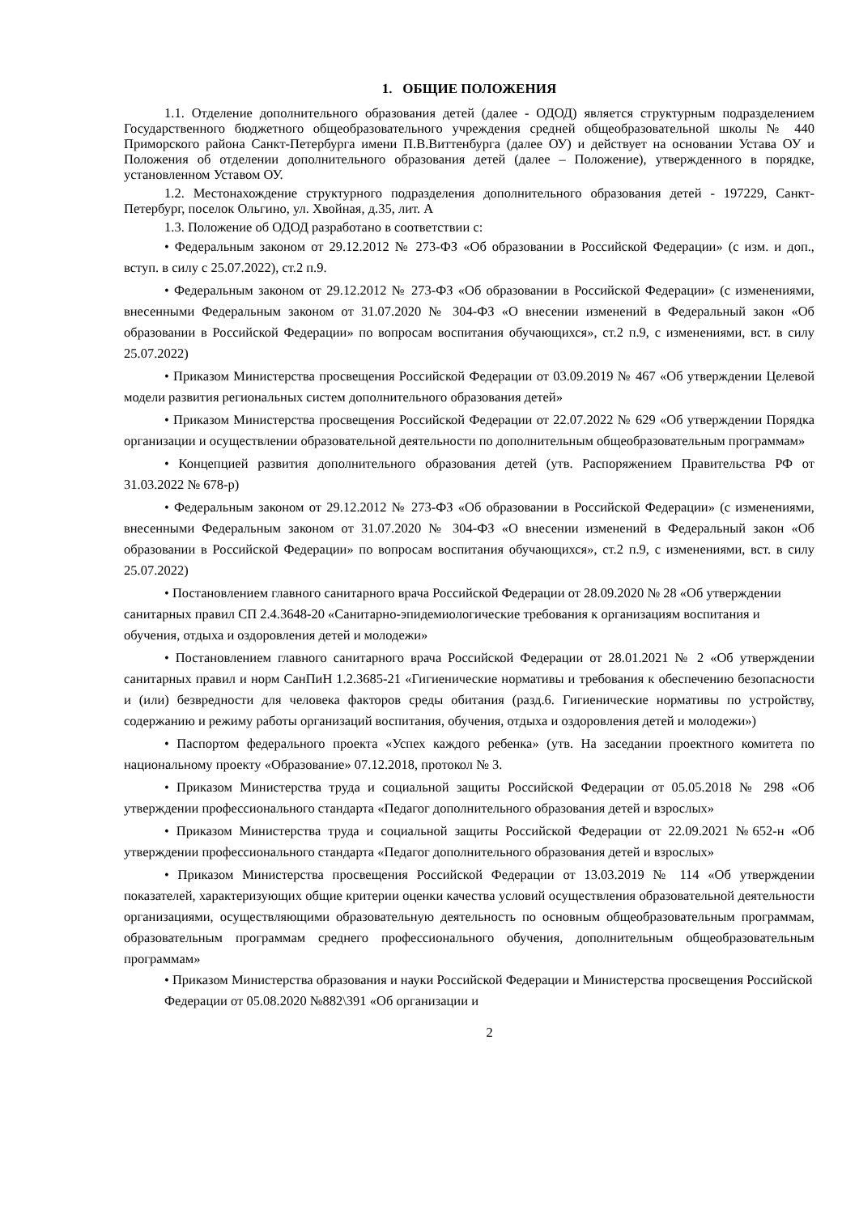1. ОБЩИЕ ПОЛОЖЕНИЯ
1.1. Отделение дополнительного образования детей (далее - ОДОД) является структурным подразделением Государственного бюджетного общеобразовательного учреждения средней общеобразовательной школы № 440 Приморского района Санкт-Петербурга имени П.В.Виттенбурга (далее ОУ) и действует на основании Устава ОУ и Положения об отделении дополнительного образования детей (далее – Положение), утвержденного в порядке, установленном Уставом ОУ.
1.2. Местонахождение структурного подразделения дополнительного образования детей - 197229, Санкт-Петербург, поселок Ольгино, ул. Хвойная, д.35, лит. А
1.3. Положение об ОДОД разработано в соответствии с:
• Федеральным законом от 29.12.2012 № 273-ФЗ «Об образовании в Российской Федерации» (с изм. и доп., вступ. в силу с 25.07.2022), ст.2 п.9.
• Федеральным законом от 29.12.2012 № 273-ФЗ «Об образовании в Российской Федерации» (с изменениями, внесенными Федеральным законом от 31.07.2020 № 304-ФЗ «О внесении изменений в Федеральный закон «Об образовании в Российской Федерации» по вопросам воспитания обучающихся», ст.2 п.9, с изменениями, вст. в силу 25.07.2022)
• Приказом Министерства просвещения Российской Федерации от 03.09.2019 № 467 «Об утверждении Целевой модели развития региональных систем дополнительного образования детей»
• Приказом Министерства просвещения Российской Федерации от 22.07.2022 № 629 «Об утверждении Порядка организации и осуществлении образовательной деятельности по дополнительным общеобразовательным программам»
• Концепцией развития дополнительного образования детей (утв. Распоряжением Правительства РФ от 31.03.2022 № 678-р)
• Федеральным законом от 29.12.2012 № 273-ФЗ «Об образовании в Российской Федерации» (с изменениями, внесенными Федеральным законом от 31.07.2020 № 304-ФЗ «О внесении изменений в Федеральный закон «Об образовании в Российской Федерации» по вопросам воспитания обучающихся», ст.2 п.9, с изменениями, вст. в силу 25.07.2022)
• Постановлением главного санитарного врача Российской Федерации от 28.09.2020 № 28 «Об утверждении санитарных правил СП 2.4.3648-20 «Санитарно-эпидемиологические требования к организациям воспитания и обучения, отдыха и оздоровления детей и молодежи»
• Постановлением главного санитарного врача Российской Федерации от 28.01.2021 № 2 «Об утверждении санитарных правил и норм СанПиН 1.2.3685-21 «Гигиенические нормативы и требования к обеспечению безопасности и (или) безвредности для человека факторов среды обитания (разд.6. Гигиенические нормативы по устройству, содержанию и режиму работы организаций воспитания, обучения, отдыха и оздоровления детей и молодежи»)
• Паспортом федерального проекта «Успех каждого ребенка» (утв. На заседании проектного комитета по национальному проекту «Образование» 07.12.2018, протокол № 3.
• Приказом Министерства труда и социальной защиты Российской Федерации от 05.05.2018 № 298 «Об утверждении профессионального стандарта «Педагог дополнительного образования детей и взрослых»
• Приказом Министерства труда и социальной защиты Российской Федерации от 22.09.2021 №652-н «Об утверждении профессионального стандарта «Педагог дополнительного образования детей и взрослых»
• Приказом Министерства просвещения Российской Федерации от 13.03.2019 № 114 «Об утверждении показателей, характеризующих общие критерии оценки качества условий осуществления образовательной деятельности организациями, осуществляющими образовательную деятельность по основным общеобразовательным программам, образовательным программам среднего профессионального обучения, дополнительным общеобразовательным программам»
• Приказом Министерства образования и науки Российской Федерации и Министерства просвещения Российской Федерации от 05.08.2020 №882\391 «Об организации и
2